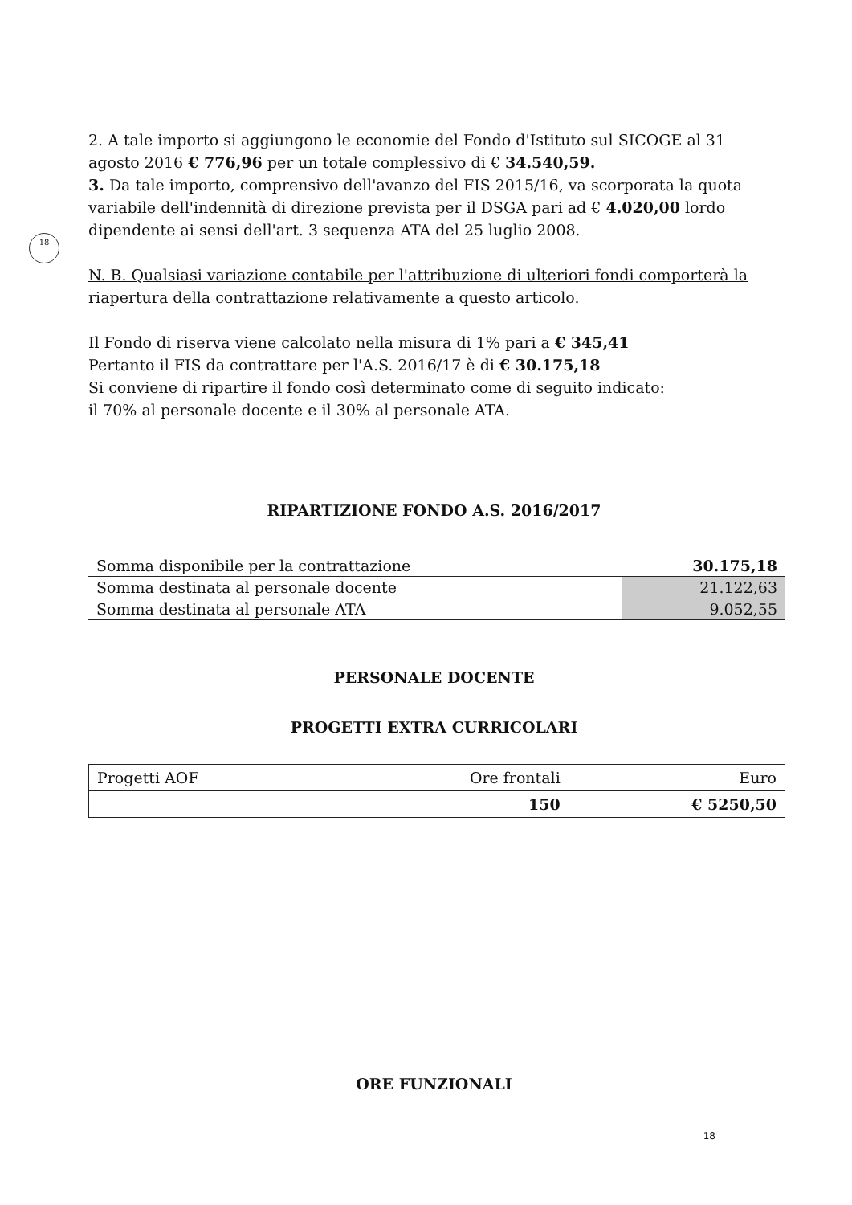18
2. A tale importo si aggiungono le economie del Fondo d'Istituto sul SICOGE al 31 agosto 2016 € 776,96 per un totale complessivo di € 34.540,59.
3. Da tale importo, comprensivo dell'avanzo del FIS 2015/16, va scorporata la quota variabile dell'indennità di direzione prevista per il DSGA pari ad € 4.020,00 lordo dipendente ai sensi dell'art. 3 sequenza ATA del 25 luglio 2008.
N. B. Qualsiasi variazione contabile per l'attribuzione di ulteriori fondi comporterà la riapertura della contrattazione relativamente a questo articolo.
Il Fondo di riserva viene calcolato nella misura di 1% pari a € 345,41
Pertanto il FIS da contrattare per l'A.S. 2016/17 è di € 30.175,18
Si conviene di ripartire il fondo così determinato come di seguito indicato:
il 70% al personale docente e il 30% al personale ATA.
RIPARTIZIONE FONDO A.S. 2016/2017
| Somma disponibile per la contrattazione | 30.175,18 |
| Somma destinata al personale docente | 21.122,63 |
| Somma destinata al personale ATA | 9.052,55 |
PERSONALE DOCENTE
PROGETTI EXTRA CURRICOLARI
| Progetti AOF | Ore frontali | Euro |
| | 150 | € 5250,50 |
ORE FUNZIONALI
18